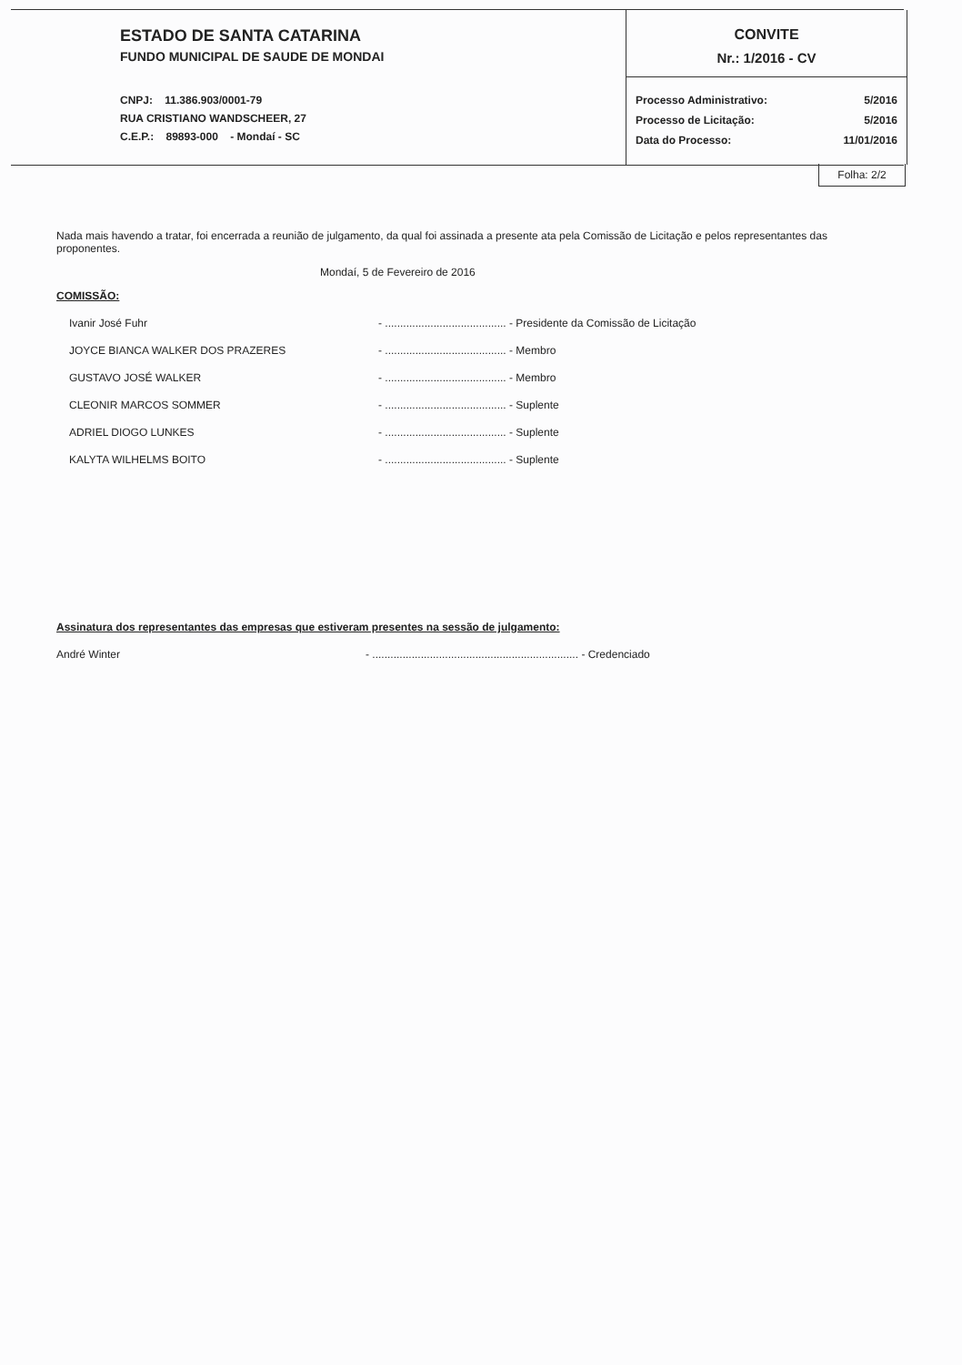ESTADO DE SANTA CATARINA
FUNDO MUNICIPAL DE SAUDE DE MONDAI
CNPJ: 11.386.903/0001-79
RUA CRISTIANO WANDSCHEER, 27
C.E.P.: 89893-000 - Mondaí - SC
CONVITE
Nr.: 1/2016 - CV
Processo Administrativo: 5/2016
Processo de Licitação: 5/2016
Data do Processo: 11/01/2016
Folha: 2/2
Nada mais havendo a tratar, foi encerrada a reunião de julgamento, da qual foi assinada a presente ata pela Comissão de Licitação e pelos representantes das proponentes.
Mondaí, 5 de Fevereiro de 2016
COMISSÃO:
Ivanir José Fuhr - ........................................ - Presidente da Comissão de Licitação
JOYCE BIANCA WALKER DOS PRAZERES - ........................................ - Membro
GUSTAVO JOSÉ WALKER - ........................................ - Membro
CLEONIR MARCOS SOMMER - ........................................ - Suplente
ADRIEL DIOGO LUNKES - ........................................ - Suplente
KALYTA WILHELMS BOITO - ........................................ - Suplente
Assinatura dos representantes das empresas que estiveram presentes na sessão de julgamento:
André Winter - .................................................................... - Credenciado